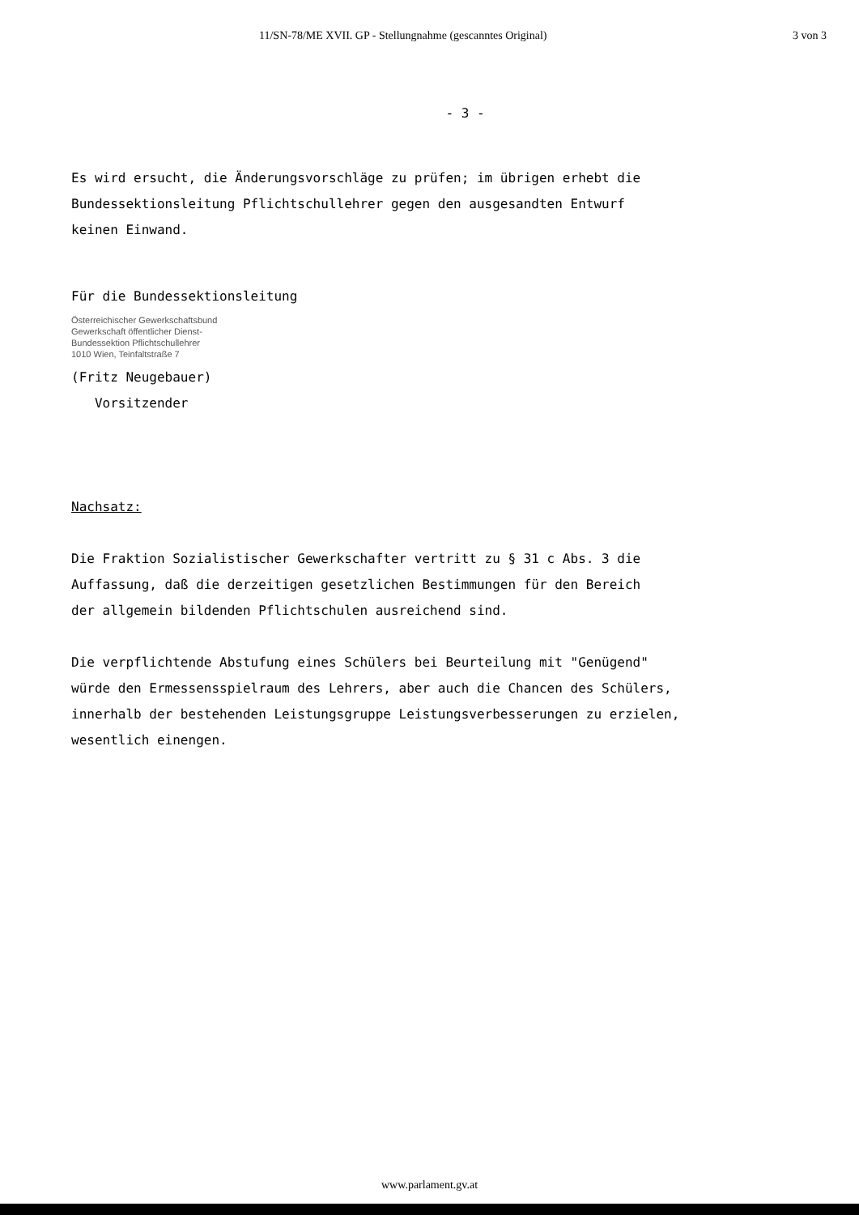11/SN-78/ME XVII. GP - Stellungnahme (gescanntes Original) 3 von 3
- 3 -
Es wird ersucht, die Änderungsvorschläge zu prüfen; im übrigen erhebt die
Bundessektionsleitung Pflichtschullehrer gegen den ausgesandten Entwurf
keinen Einwand.
Für die Bundessektionsleitung
Österreichischer Gewerkschaftsbund
Gewerkschaft öffentlicher Dienst-
Bundessektion Pflichtschullehrer
1010 Wien, Teinfaltstraße 7
(Fritz Neugebauer)
Vorsitzender
Nachsatz:
Die Fraktion Sozialistischer Gewerkschafter vertritt zu § 31 c Abs. 3 die
Auffassung, daß die derzeitigen gesetzlichen Bestimmungen für den Bereich
der allgemein bildenden Pflichtschulen ausreichend sind.
Die verpflichtende Abstufung eines Schülers bei Beurteilung mit "Genügend"
würde den Ermessensspielraum des Lehrers, aber auch die Chancen des Schülers,
innerhalb der bestehenden Leistungsgruppe Leistungsverbesserungen zu erzielen,
wesentlich einengen.
www.parlament.gv.at